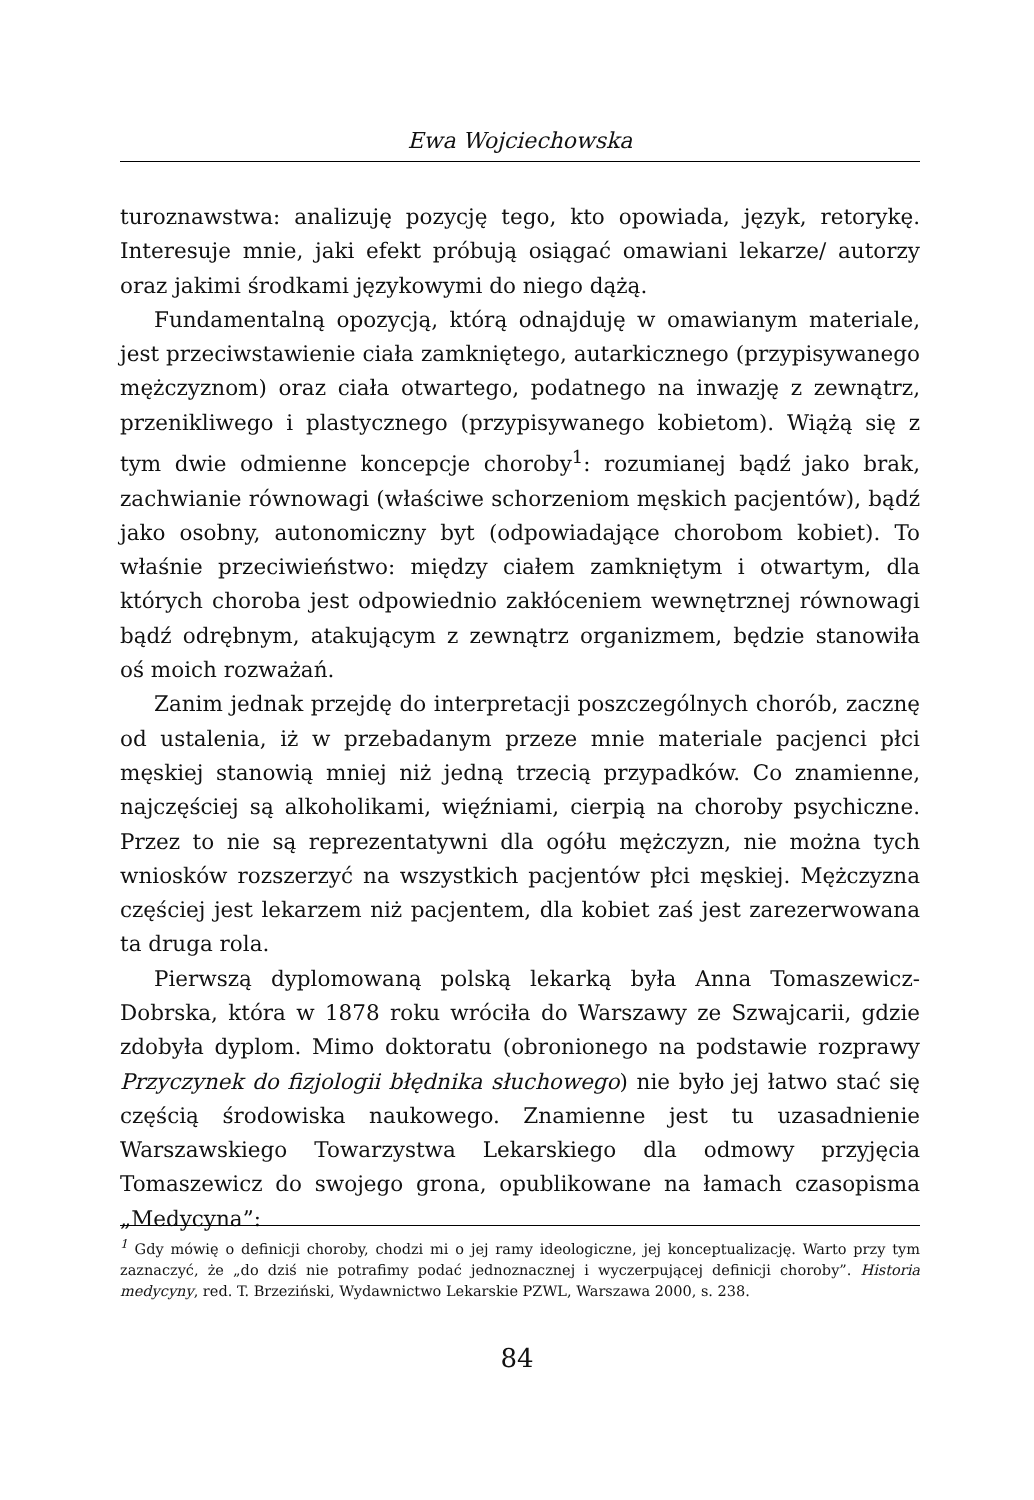Ewa Wojciechowska
turoznawstwa: analizuję pozycję tego, kto opowiada, język, retorykę. Interesuje mnie, jaki efekt próbują osiągać omawiani lekarze/ autorzy oraz jakimi środkami językowymi do niego dążą.
Fundamentalną opozycją, którą odnajduję w omawianym materiale, jest przeciwstawienie ciała zamkniętego, autarkicznego (przypisywanego mężczyznom) oraz ciała otwartego, podatnego na inwazję z zewnątrz, przenikliwego i plastycznego (przypisywanego kobietom). Wiążą się z tym dwie odmienne koncepcje choroby<sup>1</sup>: rozumianej bądź jako brak, zachwianie równowagi (właściwe schorzeniom męskich pacjentów), bądź jako osobny, autonomiczny byt (odpowiadające chorobom kobiet). To właśnie przeciwieństwo: między ciałem zamkniętym i otwartym, dla których choroba jest odpowiednio zakłóceniem wewnętrznej równowagi bądź odrębnym, atakującym z zewnątrz organizmem, będzie stanowiła oś moich rozważań.
Zanim jednak przejdę do interpretacji poszczególnych chorób, zacznę od ustalenia, iż w przebadanym przeze mnie materiale pacjenci płci męskiej stanowią mniej niż jedną trzecią przypadków. Co znamienne, najczęściej są alkoholikami, więźniami, cierpią na choroby psychiczne. Przez to nie są reprezentatywni dla ogółu mężczyzn, nie można tych wniosków rozszerzyć na wszystkich pacjentów płci męskiej. Mężczyzna częściej jest lekarzem niż pacjentem, dla kobiet zaś jest zarezerwowana ta druga rola.
Pierwszą dyplomowaną polską lekarką była Anna Tomaszewicz-Dobrska, która w 1878 roku wróciła do Warszawy ze Szwajcarii, gdzie zdobyła dyplom. Mimo doktoratu (obronionego na podstawie rozprawy Przyczynek do fizjologii błędnika słuchowego) nie było jej łatwo stać się częścią środowiska naukowego. Znamienne jest tu uzasadnienie Warszawskiego Towarzystwa Lekarskiego dla odmowy przyjęcia Tomaszewicz do swojego grona, opublikowane na łamach czasopisma „Medycyna”:
<sup>1</sup> Gdy mówię o definicji choroby, chodzi mi o jej ramy ideologiczne, jej konceptualizację. Warto przy tym zaznaczyć, że „do dziś nie potrafimy podać jednoznacznej i wyczerpującej definicji choroby”. Historia medycyny, red. T. Brzeziński, Wydawnictwo Lekarskie PZWL, Warszawa 2000, s. 238.
84